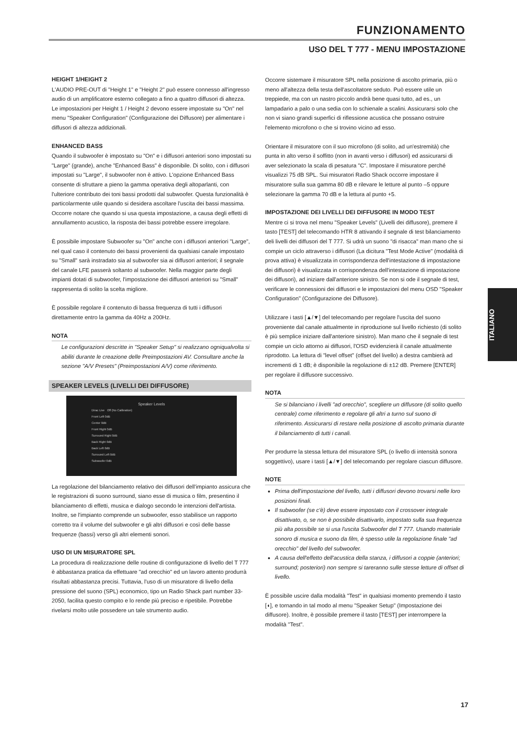FUNZIONAMENTO
USO DEL T 777 - MENU IMPOSTAZIONE
HEIGHT 1/HEIGHT 2
L'AUDIO PRE-OUT di "Height 1" e "Height 2" può essere connesso all'ingresso audio di un amplificatore esterno collegato a fino a quattro diffusori di altezza. Le impostazioni per Height 1 / Height 2 devono essere impostate su "On" nel menu "Speaker Configuration" (Configurazione dei Diffusore) per alimentare i diffusori di altezza addizionali.
ENHANCED BASS
Quando il subwoofer è impostato su "On" e i diffusori anteriori sono impostati su "Large" (grande), anche "Enhanced Bass" è disponibile. Di solito, con i diffusori impostati su "Large", il subwoofer non è attivo. L'opzione Enhanced Bass consente di sfruttare a pieno la gamma operativa degli altoparlanti, con l'ulteriore contributo dei toni bassi prodotti dal subwoofer. Questa funzionalità è particolarmente utile quando si desidera ascoltare l'uscita dei bassi massima. Occorre notare che quando si usa questa impostazione, a causa degli effetti di annullamento acustico, la risposta dei bassi potrebbe essere irregolare.
È possibile impostare Subwoofer su "On" anche con i diffusori anteriori "Large", nel qual caso il contenuto dei bassi provenienti da qualsiasi canale impostato su "Small" sarà instradato sia al subwoofer sia ai diffusori anteriori; il segnale del canale LFE passerà soltanto al subwoofer. Nella maggior parte degli impianti dotati di subwoofer, l'impostazione dei diffusori anteriori su "Small" rappresenta di solito la scelta migliore.
È possibile regolare il contenuto di bassa frequenza di tutti i diffusori direttamente entro la gamma da 40Hz a 200Hz.
NOTA
Le configurazioni descritte in "Speaker Setup" si realizzano ogniqualvolta si abiliti durante le creazione delle Preimpostazioni AV. Consultare anche la sezione "A/V Presets" (Preimpostazioni A/V) come riferimento.
SPEAKER LEVELS (LIVELLI DEI DIFFUSORE)
Speaker Levels
Dirac Live Off (No Calibration)
Front Left 0dB
Center 0dB
Front Right 0dB
Surround Right 0dB
Back Right 0dB
Back Left 0dB
Surround Left 0dB
Subwoofer 0dB
La regolazione del bilanciamento relativo dei diffusori dell'impianto assicura che le registrazioni di suono surround, siano esse di musica o film, presentino il bilanciamento di effetti, musica e dialogo secondo le intenzioni dell'artista. Inoltre, se l'impianto comprende un subwoofer, esso stabilisce un rapporto corretto tra il volume del subwoofer e gli altri diffusori e così delle basse frequenze (bassi) verso gli altri elementi sonori.
USO DI UN MISURATORE SPL
La procedura di realizzazione delle routine di configurazione di livello del T 777 è abbastanza pratica da effettuare "ad orecchio" ed un lavoro attento produrrà risultati abbastanza precisi. Tuttavia, l'uso di un misuratore di livello della pressione del suono (SPL) economico, tipo un Radio Shack part number 33-2050, facilita questo compito e lo rende più preciso e ripetibile. Potrebbe rivelarsi molto utile possedere un tale strumento audio.
Occorre sistemare il misuratore SPL nella posizione di ascolto primaria, più o meno all'altezza della testa dell'ascoltatore seduto. Può essere utile un treppiede, ma con un nastro piccolo andrà bene quasi tutto, ad es., un lampadario a palo o una sedia con lo schienale a scalini. Assicurarsi solo che non vi siano grandi superfici di riflessione acustica che possano ostruire l'elemento microfono o che si trovino vicino ad esso.
Orientare il misuratore con il suo microfono (di solito, ad un'estremità) che punta in alto verso il soffitto (non in avanti verso i diffusori) ed assicurarsi di aver selezionato la scala di pesatura "C". Impostare il misuratore perché visualizzi 75 dB SPL. Sui misuratori Radio Shack occorre impostare il misuratore sulla sua gamma 80 dB e rilevare le letture al punto –5 oppure selezionare la gamma 70 dB e la lettura al punto +5.
IMPOSTAZIONE DEI LIVELLI DEI DIFFUSORE IN MODO TEST
Mentre ci si trova nel menu "Speaker Levels" (Livelli dei diffusore), premere il tasto [TEST] del telecomando HTR 8 attivando il segnale di test bilanciamento deli livelli dei diffusori del T 777. Si udrà un suono "di risacca" man mano che si compie un ciclo attraverso i diffusori (La dicitura "Test Mode Active" (modalità di prova attiva) è visualizzata in corrispondenza dell'intestazione di impostazione dei diffusori) è visualizzata in corrispondenza dell'intestazione di impostazione dei diffusori), ad iniziare dall'anteriore sinistro. Se non si ode il segnale di test, verificare le connessioni dei diffusori e le impostazioni del menu OSD "Speaker Configuration" (Configurazione dei Diffusore).
Utilizzare i tasti [▲/▼] del telecomando per regolare l'uscita del suono proveniente dal canale attualmente in riproduzione sul livello richiesto (di solito è più semplice iniziare dall'anteriore sinistro). Man mano che il segnale di test compie un ciclo attorno ai diffusori, l'OSD evidenzierà il canale attualmente riprodotto. La lettura di "level offset" (offset del livello) a destra cambierà ad incrementi di 1 dB; è disponibile la regolazione di ±12 dB. Premere [ENTER] per regolare il diffusore successivo.
NOTA
Se si bilanciano i livelli "ad orecchio", scegliere un diffusore (di solito quello centrale) come riferimento e regolare gli altri a turno sul suono di riferimento. Assicurarsi di restare nella posizione di ascolto primaria durante il bilanciamento di tutti i canali.
Per produrre la stessa lettura del misuratore SPL (o livello di intensità sonora soggettivo), usare i tasti [▲/▼] del telecomando per regolare ciascun diffusore.
NOTE
Prima dell'impostazione del livello, tutti i diffusori devono trovarsi nelle loro posizioni finali.
Il subwoofer (se c'è) deve essere impostato con il crossover integrale disattivato, o, se non è possibile disattivarlo, impostato sulla sua frequenza più alta possibile se si usa l'uscita Subwoofer del T 777. Usando materiale sonoro di musica e suono da film, è spesso utile la regolazione finale "ad orecchio" del livello del subwoofer.
A causa dell'effetto dell'acustica della stanza, i diffusori a coppie (anteriori; surround; posteriori) non sempre si tareranno sulle stesse letture di offset di livello.
È possibile uscire dalla modalità "Test" in qualsiasi momento premendo il tasto [◖], e tornando in tal modo al menu "Speaker Setup" (Impostazione dei diffusore). Inoltre, è possibile premere il tasto [TEST] per interrompere la modalità "Test".
ITALIANO
17